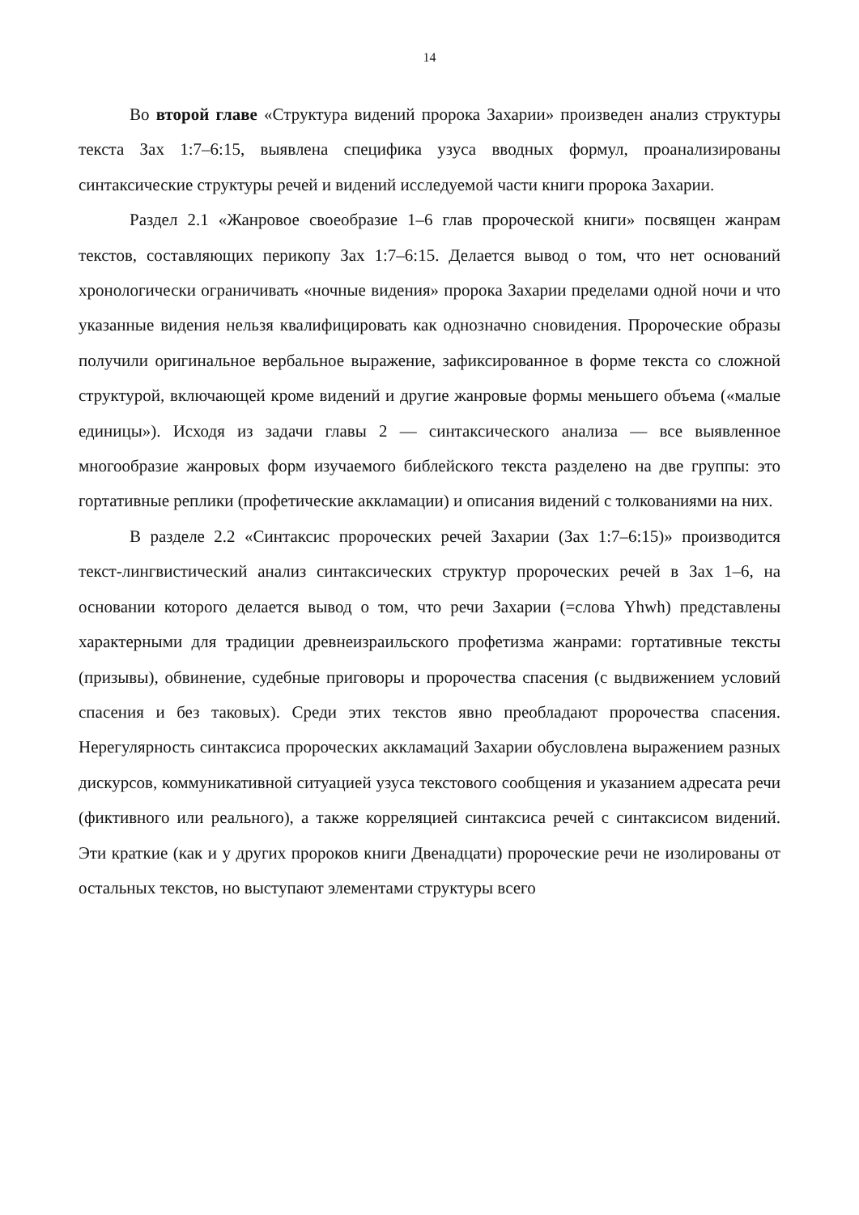14
Во второй главе «Структура видений пророка Захарии» произведен анализ структуры текста Зах 1:7–6:15, выявлена специфика узуса вводных формул, проанализированы синтаксические структуры речей и видений исследуемой части книги пророка Захарии.
Раздел 2.1 «Жанровое своеобразие 1–6 глав пророческой книги» посвящен жанрам текстов, составляющих перикопу Зах 1:7–6:15. Делается вывод о том, что нет оснований хронологически ограничивать «ночные видения» пророка Захарии пределами одной ночи и что указанные видения нельзя квалифицировать как однозначно сновидения. Пророческие образы получили оригинальное вербальное выражение, зафиксированное в форме текста со сложной структурой, включающей кроме видений и другие жанровые формы меньшего объема («малые единицы»). Исходя из задачи главы 2 — синтаксического анализа — все выявленное многообразие жанровых форм изучаемого библейского текста разделено на две группы: это гортативные реплики (профетические аккламации) и описания видений с толкованиями на них.
В разделе 2.2 «Синтаксис пророческих речей Захарии (Зах 1:7–6:15)» производится текст-лингвистический анализ синтаксических структур пророческих речей в Зах 1–6, на основании которого делается вывод о том, что речи Захарии (=слова Yhwh) представлены характерными для традиции древнеизраильского профетизма жанрами: гортативные тексты (призывы), обвинение, судебные приговоры и пророчества спасения (с выдвижением условий спасения и без таковых). Среди этих текстов явно преобладают пророчества спасения. Нерегулярность синтаксиса пророческих аккламаций Захарии обусловлена выражением разных дискурсов, коммуникативной ситуацией узуса текстового сообщения и указанием адресата речи (фиктивного или реального), а также корреляцией синтаксиса речей с синтаксисом видений. Эти краткие (как и у других пророков книги Двенадцати) пророческие речи не изолированы от остальных текстов, но выступают элементами структуры всего